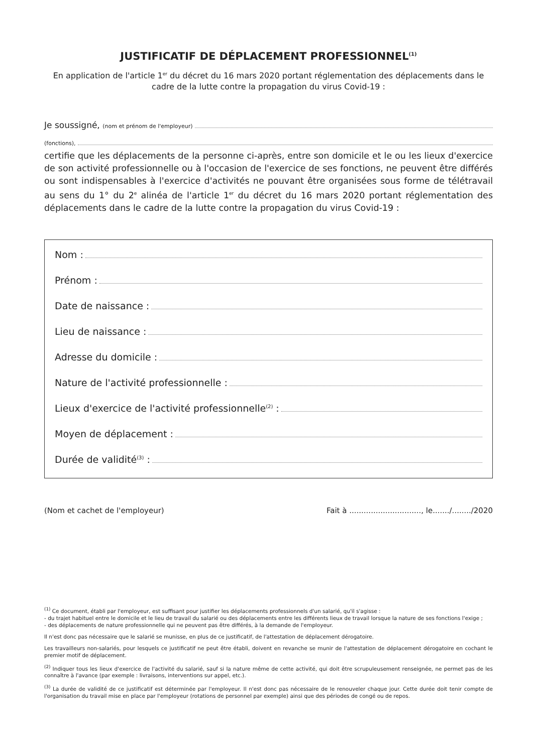JUSTIFICATIF DE DÉPLACEMENT PROFESSIONNEL<sup>(1)</sup>
En application de l'article 1<sup>er</sup> du décret du 16 mars 2020 portant réglementation des déplacements dans le cadre de la lutte contre la propagation du virus Covid-19 :
Je soussigné, (nom et prénom de l'employeur)
(fonctions),
certifie que les déplacements de la personne ci-après, entre son domicile et le ou les lieux d'exercice de son activité professionnelle ou à l'occasion de l'exercice de ses fonctions, ne peuvent être différés ou sont indispensables à l'exercice d'activités ne pouvant être organisées sous forme de télétravail au sens du 1° du 2<sup>e</sup> alinéa de l'article 1<sup>er</sup> du décret du 16 mars 2020 portant réglementation des déplacements dans le cadre de la lutte contre la propagation du virus Covid-19 :
Nom :
Prénom :
Date de naissance :
Lieu de naissance :
Adresse du domicile :
Nature de l'activité professionnelle :
Lieux d'exercice de l'activité professionnelle<sup>(2)</sup> :
Moyen de déplacement :
Durée de validité<sup>(3)</sup> :
(Nom et cachet de l'employeur) Fait à .............................., le......./......../2020
<sup>(1)</sup> Ce document, établi par l'employeur, est suffisant pour justifier les déplacements professionnels d'un salarié, qu'il s'agisse :
- du trajet habituel entre le domicile et le lieu de travail du salarié ou des déplacements entre les différents lieux de travail lorsque la nature de ses fonctions l'exige ;
- des déplacements de nature professionnelle qui ne peuvent pas être différés, à la demande de l'employeur.
Il n'est donc pas nécessaire que le salarié se munisse, en plus de ce justificatif, de l'attestation de déplacement dérogatoire.
Les travailleurs non-salariés, pour lesquels ce justificatif ne peut être établi, doivent en revanche se munir de l'attestation de déplacement dérogatoire en cochant le premier motif de déplacement.
<sup>(2)</sup> Indiquer tous les lieux d'exercice de l'activité du salarié, sauf si la nature même de cette activité, qui doit être scrupuleusement renseignée, ne permet pas de les connaître à l'avance (par exemple : livraisons, interventions sur appel, etc.).
<sup>(3)</sup> La durée de validité de ce justificatif est déterminée par l'employeur. Il n'est donc pas nécessaire de le renouveler chaque jour. Cette durée doit tenir compte de l'organisation du travail mise en place par l'employeur (rotations de personnel par exemple) ainsi que des périodes de congé ou de repos.